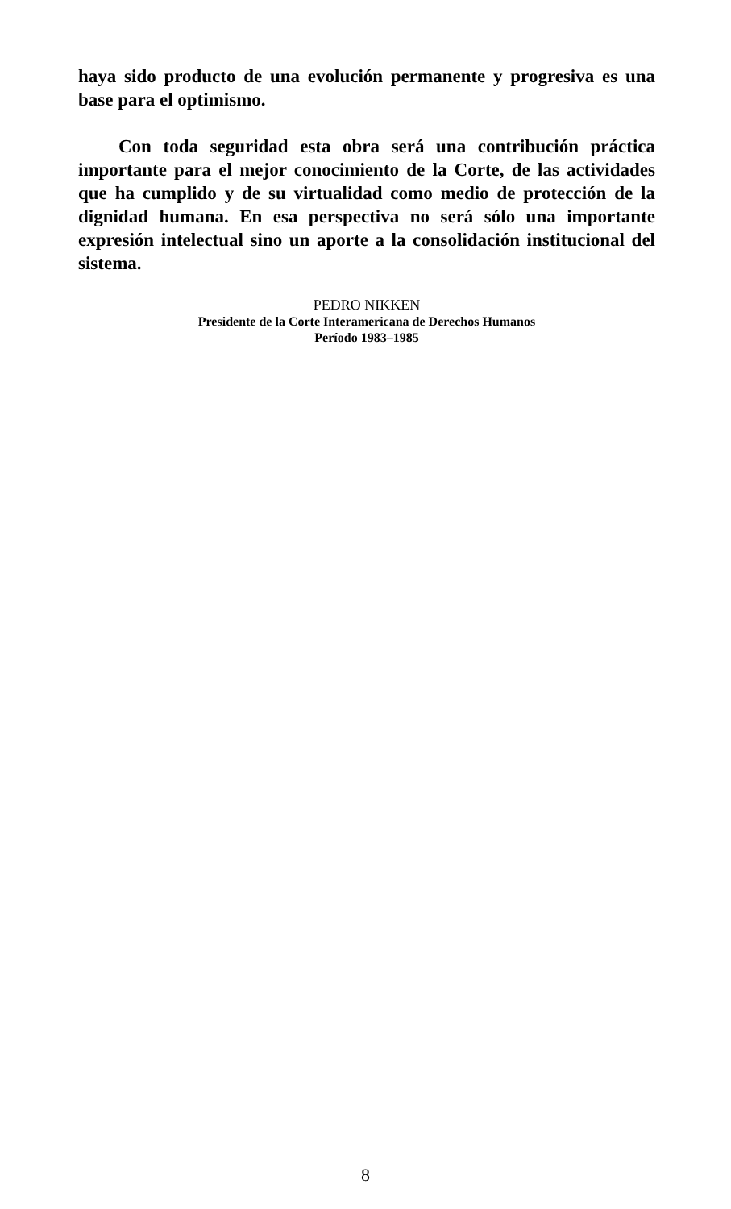haya sido producto de una evolución permanente y progresiva es una base para el optimismo.
Con toda seguridad esta obra será una contribución prácti­ca importante para el mejor conocimiento de la Corte, de las actividades que ha cumplido y de su virtualidad como medio de protección de la dignidad humana. En esa perspectiva no será sólo una importante expresión intelectual sino un aporte a la consolidación institucional del sistema.
PEDRO NIKKEN
Presidente de la Corte Interamericana de Derechos Humanos
Período 1983–1985
8